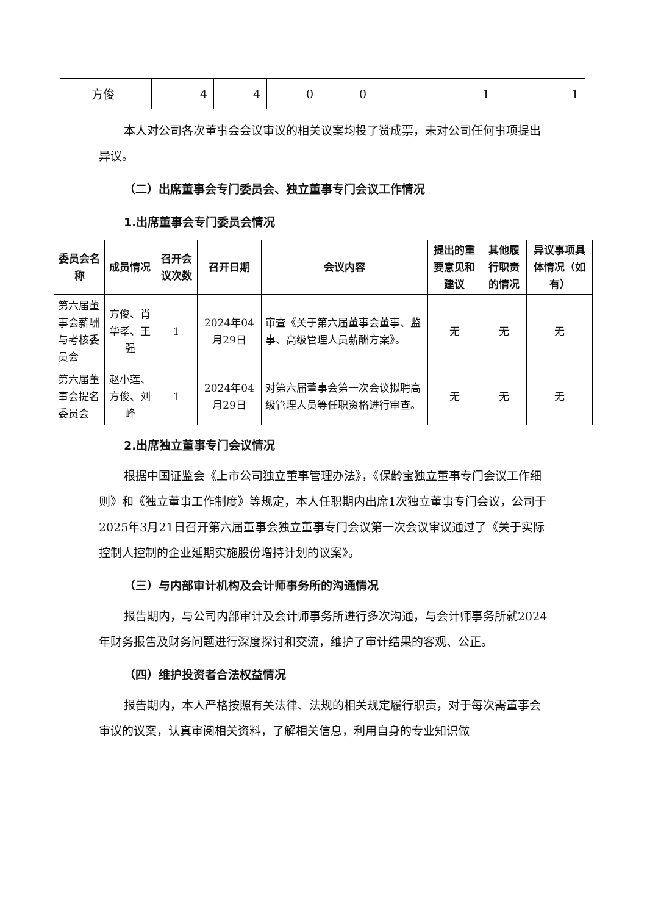| 方俊 | 4 | 4 | 0 | 0 | 1 | 1 |
本人对公司各次董事会会议审议的相关议案均投了赞成票，未对公司任何事项提出异议。
（二）出席董事会专门委员会、独立董事专门会议工作情况
1.出席董事会专门委员会情况
| 委员会名称 | 成员情况 | 召开会议次数 | 召开日期 | 会议内容 | 提出的重要意见和建议 | 其他履行职责的情况 | 异议事项具体情况（如有） |
| --- | --- | --- | --- | --- | --- | --- | --- |
| 第六届董事会薪酬与考核委员会 | 方俊、肖华孝、王强 | 1 | 2024年04月29日 | 审查《关于第六届董事会董事、监事、高级管理人员薪酬方案》。 | 无 | 无 | 无 |
| 第六届董事会提名委员会 | 赵小莲、方俊、刘峰 | 1 | 2024年04月29日 | 对第六届董事会第一次会议拟聘高级管理人员等任职资格进行审查。 | 无 | 无 | 无 |
2.出席独立董事专门会议情况
根据中国证监会《上市公司独立董事管理办法》，《保龄宝独立董事专门会议工作细则》和《独立董事工作制度》等规定，本人任职期内出席1次独立董事专门会议，公司于2025年3月21日召开第六届董事会独立董事专门会议第一次会议审议通过了《关于实际控制人控制的企业延期实施股份增持计划的议案》。
（三）与内部审计机构及会计师事务所的沟通情况
报告期内，与公司内部审计及会计师事务所进行多次沟通，与会计师事务所就2024年财务报告及财务问题进行深度探讨和交流，维护了审计结果的客观、公正。
（四）维护投资者合法权益情况
报告期内，本人严格按照有关法律、法规的相关规定履行职责，对于每次需董事会审议的议案，认真审阅相关资料，了解相关信息，利用自身的专业知识做